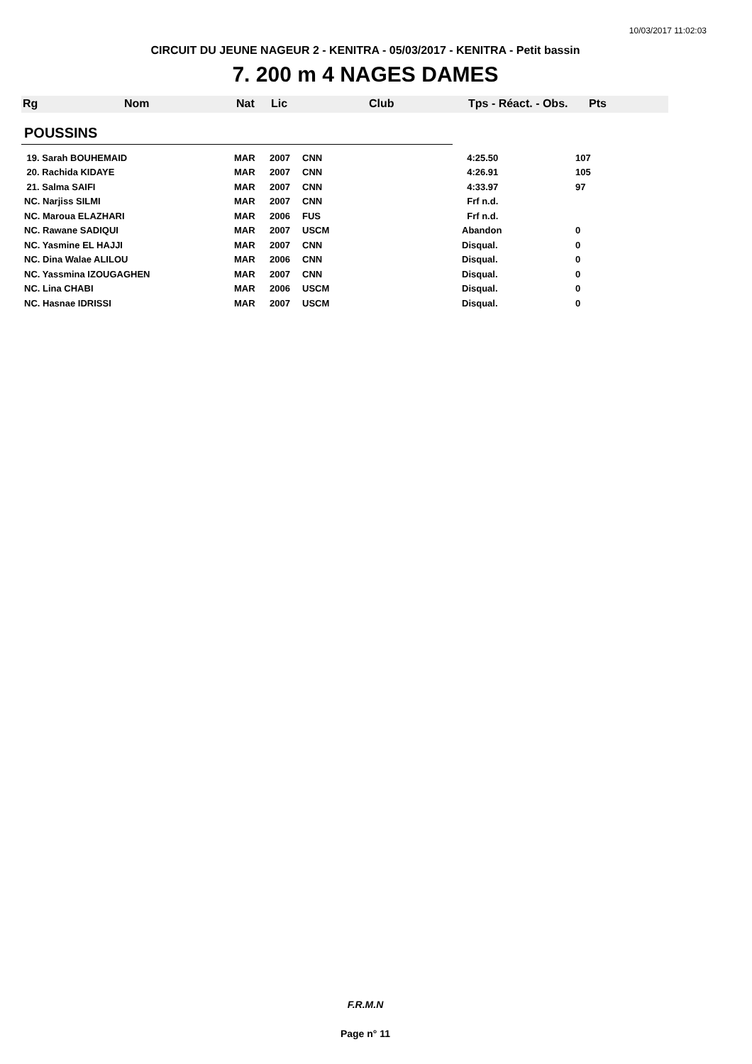10/03/2017 11:02:03
CIRCUIT DU JEUNE NAGEUR 2 - KENITRA - 05/03/2017 - KENITRA - Petit bassin
7. 200 m 4 NAGES DAMES
Rg Nom Nat Lic Club Tps - Réact. - Obs. Pts
POUSSINS
| 19. Sarah BOUHEMAID | MAR | 2007 | CNN | 4:25.50 | 107 |
| 20. Rachida KIDAYE | MAR | 2007 | CNN | 4:26.91 | 105 |
| 21. Salma SAIFI | MAR | 2007 | CNN | 4:33.97 | 97 |
| NC. Narjiss SILMI | MAR | 2007 | CNN | Frf n.d. | |
| NC. Maroua ELAZHARI | MAR | 2006 | FUS | Frf n.d. | |
| NC. Rawane SADIQUI | MAR | 2007 | USCM | Abandon | 0 |
| NC. Yasmine EL HAJJI | MAR | 2007 | CNN | Disqual. | 0 |
| NC. Dina Walae ALILOU | MAR | 2006 | CNN | Disqual. | 0 |
| NC. Yassmina IZOUGAGHEN | MAR | 2007 | CNN | Disqual. | 0 |
| NC. Lina CHABI | MAR | 2006 | USCM | Disqual. | 0 |
| NC. Hasnae IDRISSI | MAR | 2007 | USCM | Disqual. | 0 |
F.R.M.N
Page n° 11